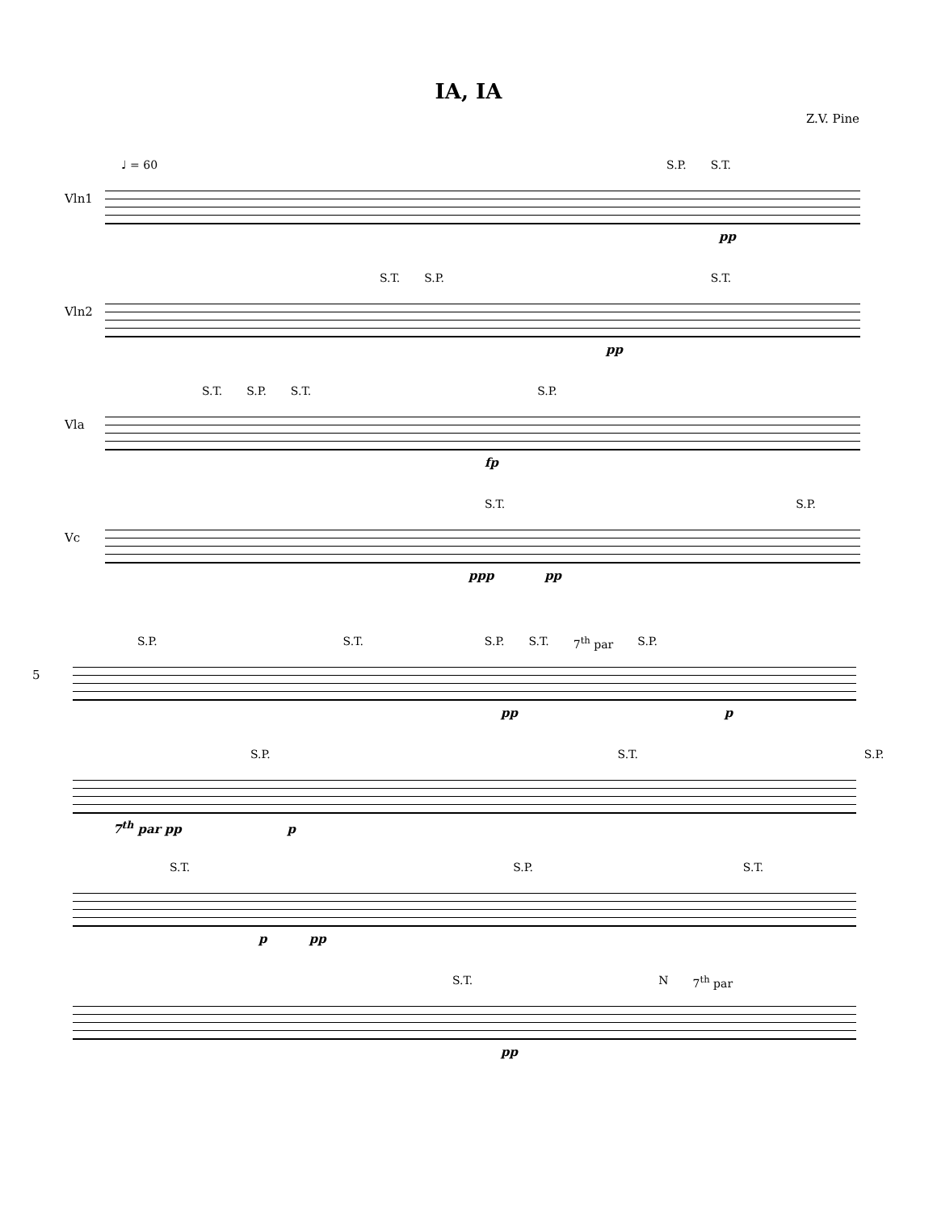IA, IA
Z.V. Pine
Vln1
♩ = 60 S.P. S.T.
pp
Vln2
S.T. S.P. S.T.
pp
Vla
S.T. S.P. S.T. S.P.
fp
Vc
S.T. S.P.
ppp pp
5
S.P. S.T. S.P. S.T. 7<sup>th</sup> par S.P.
pp p
S.P. S.T. S.P.
7<sup>th</sup> par pp p
S.T. S.P. S.T.
p pp
S.T. N 7<sup>th</sup> par
pp